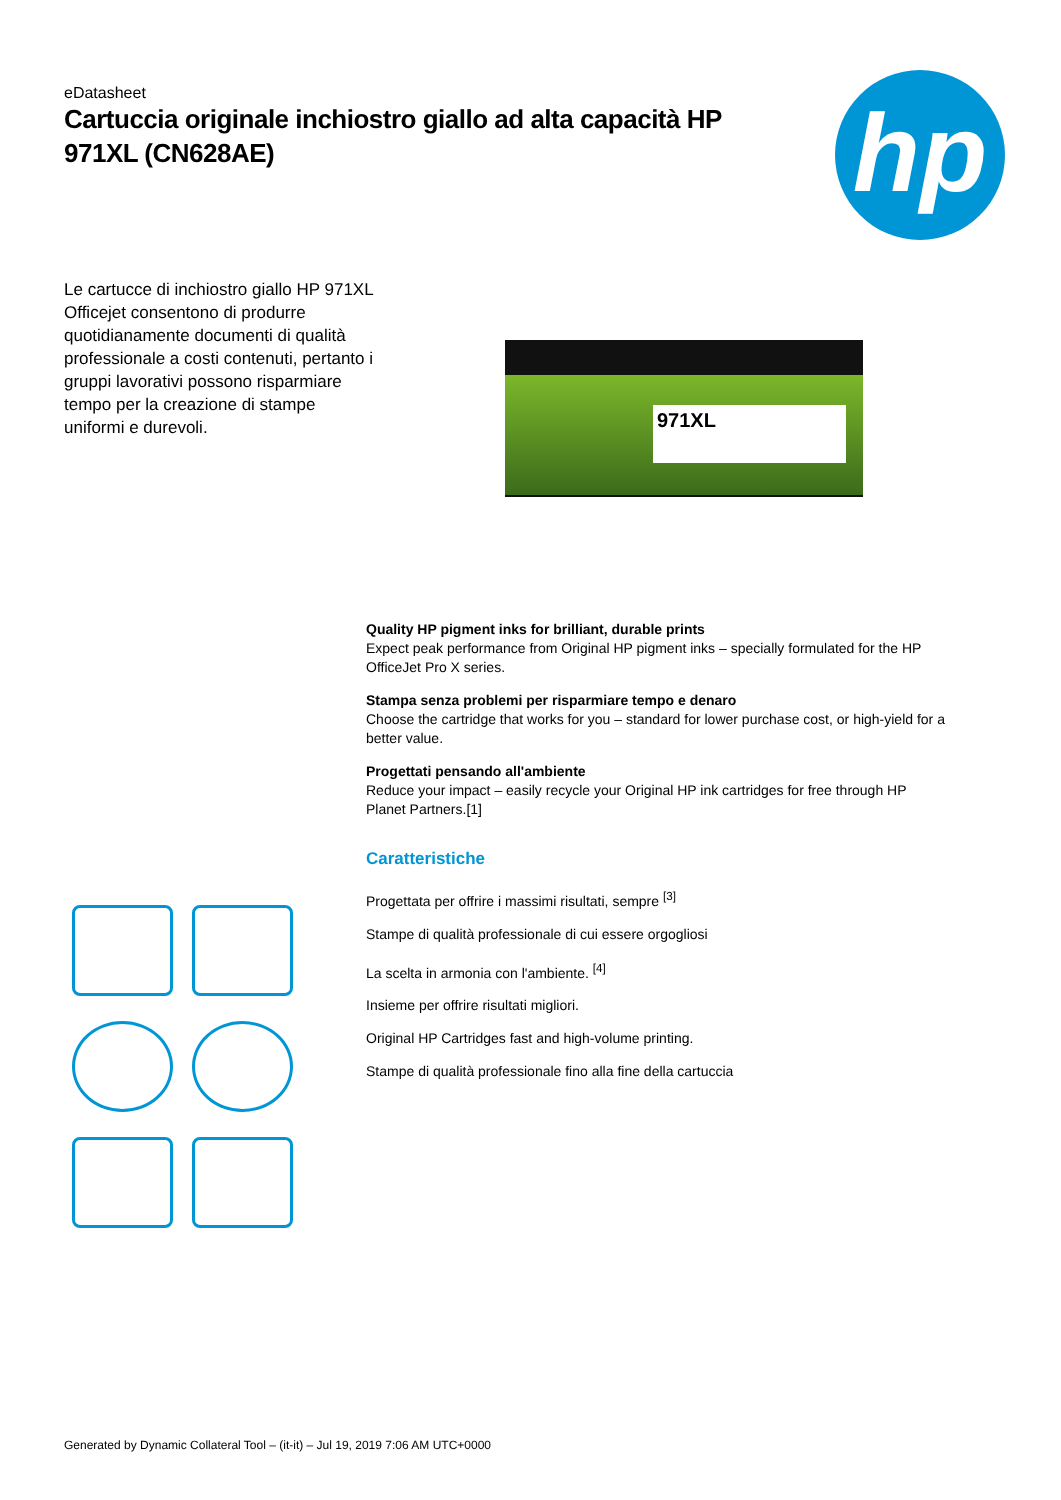eDatasheet
Cartuccia originale inchiostro giallo ad alta capacità HP 971XL (CN628AE)
hp
Le cartucce di inchiostro giallo HP 971XL Officejet consentono di produrre quotidianamente documenti di qualità professionale a costi contenuti, pertanto i gruppi lavorativi possono risparmiare tempo per la creazione di stampe uniformi e durevoli.
971XL
Quality HP pigment inks for brilliant, durable prints
Expect peak performance from Original HP pigment inks – specially formulated for the HP OfficeJet Pro X series.
Stampa senza problemi per risparmiare tempo e denaro
Choose the cartridge that works for you – standard for lower purchase cost, or high-yield for a better value.
Progettati pensando all'ambiente
Reduce your impact – easily recycle your Original HP ink cartridges for free through HP Planet Partners.[1]
Caratteristiche
Progettata per offrire i massimi risultati, sempre <sup>[3]</sup>
Stampe di qualità professionale di cui essere orgogliosi
La scelta in armonia con l'ambiente. <sup>[4]</sup>
Insieme per offrire risultati migliori.
Original HP Cartridges fast and high-volume printing.
Stampe di qualità professionale fino alla fine della cartuccia
Generated by Dynamic Collateral Tool – (it-it) – Jul 19, 2019 7:06 AM UTC+0000